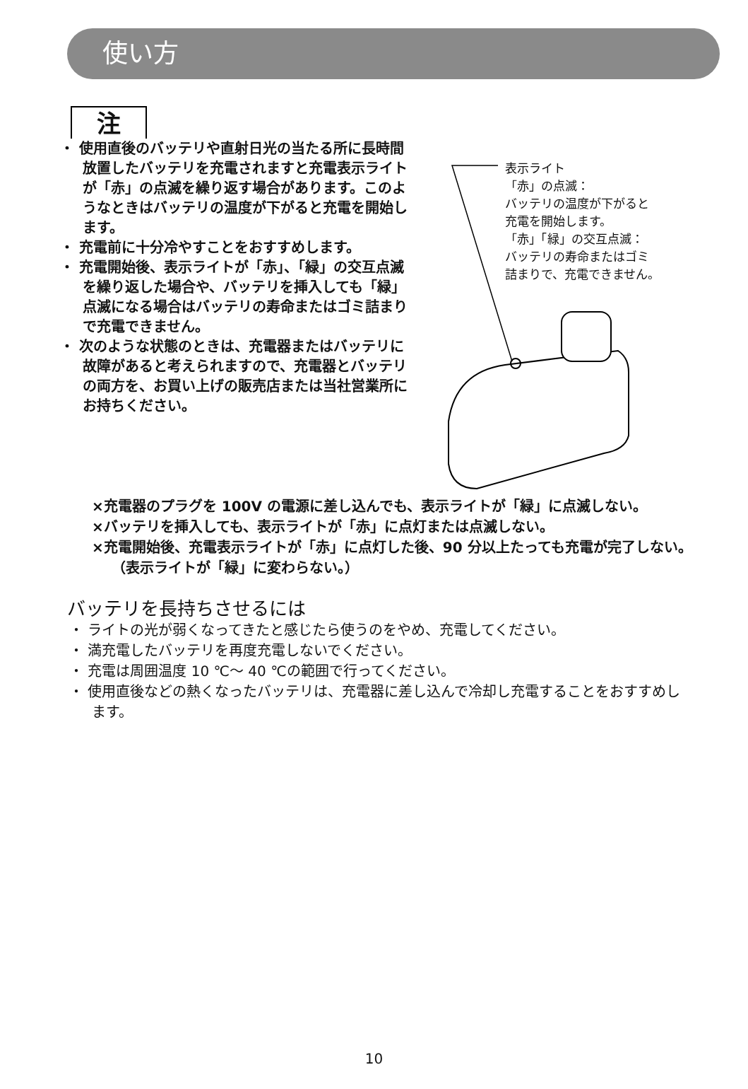使い方
注
・ 使用直後のバッテリや直射日光の当たる所に長時間放置したバッテリを充電されますと充電表示ライトが「赤」の点滅を繰り返す場合があります。このようなときはバッテリの温度が下がると充電を開始します。
・ 充電前に十分冷やすことをおすすめします。
・ 充電開始後、表示ライトが「赤」、「緑」の交互点滅を繰り返した場合や、バッテリを挿入しても「緑」点滅になる場合はバッテリの寿命またはゴミ詰まりで充電できません。
・ 次のような状態のときは、充電器またはバッテリに故障があると考えられますので、充電器とバッテリの両方を、お買い上げの販売店または当社営業所にお持ちください。
表示ライト
「赤」の点滅：
バッテリの温度が下がると
充電を開始します。
「赤」「緑」の交互点滅：
バッテリの寿命またはゴミ
詰まりで、充電できません。
×充電器のプラグを 100V の電源に差し込んでも、表示ライトが「緑」に点滅しない。
×バッテリを挿入しても、表示ライトが「赤」に点灯または点滅しない。
×充電開始後、充電表示ライトが「赤」に点灯した後、90 分以上たっても充電が完了しない。（表示ライトが「緑」に変わらない。）
バッテリを長持ちさせるには
・ ライトの光が弱くなってきたと感じたら使うのをやめ、充電してください。
・ 満充電したバッテリを再度充電しないでください。
・ 充電は周囲温度 10 ℃〜 40 ℃の範囲で行ってください。
・ 使用直後などの熱くなったバッテリは、充電器に差し込んで冷却し充電することをおすすめします。
10